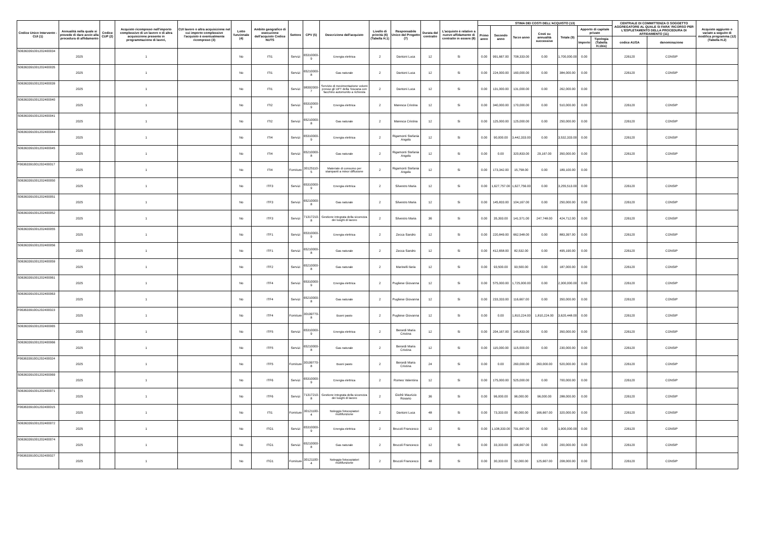| Codice Unico Intervento - CUI (1) | Annualità nella quale si prevede di dare avvio alla procedura di affidamento | Codice CUP (2) | Acquisto ricompreso nell'importo complessivo di un lavoro o di altra acquisizione presente in programmazione di lavori, | CUI lavoro o altra acquisizione nel cui importo complessivo l'acquisto è eventualmente ricompreso (3) | Lotto funzionale (4) | Ambito geografico di esecuzione dell'acquisto Codice NUTS | Settore | CPV (5) | Descrizione dell'acquisto | Livello di priorità (6) (Tabella H.1) | Responsabile Unico del Progetto (7) | Durata del contratto | L'acquisto è relativo a nuovo affidamento di contratto in essere (8) | STIMA DEI COSTI DELL'ACQUISTO (13) | | | | | | | CENTRALE DI COMMITTENZA O SOGGETTO AGGREGATORE AL QUALE SI FARA' RICORSO PER L'ESPLETAMENTO DELLA PROCEDURA DI AFFIDAMENTO (11) | | Acquisto aggiunto o variato a seguito di modifica programma (12) (Tabella H.2) |
| --- | --- | --- | --- | --- | --- | --- | --- | --- | --- | --- | --- | --- | --- | --- | --- | --- | --- | --- | --- | --- | --- | --- | --- |
| | | | | | | | | | | | | | | Primo anno | Secondo anno | Terzo anno | Costi su annualità successive | Totale (9) | Apporto di capitale privato | | | | |
| | | | | | | | | | | | | | | | | | | | Importo | Tipologia (Tabella H.1bis) | codice AUSA | denominazione | |
| S06363391001202400034 | 2025 | | 1 | | No | ITI1 | Servizi | 65310000-9 | Energia elettrica | 2 | Dantoni Luca | 12 | Si | 0.00 | 991,667.00 | 708,333.00 | 0.00 | 1,700,000.00 | 0.00 | | 226120 | CONSIP | |
| S06363391001202400035 | 2025 | | 1 | | No | ITI1 | Servizi | 65210000-8 | Gas naturale | 2 | Dantoni Luca | 12 | Si | 0.00 | 224,000.00 | 160,000.00 | 0.00 | 384,000.00 | 0.00 | | 226120 | CONSIP | |
| S06363391001202400039 | 2025 | | 1 | | No | ITI1 | Servizi | 98392000-7 | Servizio di movimentazione volumi presso gli UPT della Toscana con facchino automunito a richiesta | 2 | Dantoni Luca | 12 | Si | 0.00 | 131,000.00 | 131,000.00 | 0.00 | 262,000.00 | 0.00 | | | | |
| S06363391001202400040 | 2025 | | 1 | | No | ITI2 | Servizi | 65310000-9 | Energia elettrica | 2 | Maresca Cristina | 12 | Si | 0.00 | 340,000.00 | 170,000.00 | 0.00 | 510,000.00 | 0.00 | | 226120 | CONSIP | |
| S06363391001202400041 | 2025 | | 1 | | No | ITI2 | Servizi | 65210000-8 | Gas naturale | 2 | Maresca Cristina | 12 | Si | 0.00 | 125,000.00 | 125,000.00 | 0.00 | 250,000.00 | 0.00 | | 226120 | CONSIP | |
| S06363391001202400044 | 2025 | | 1 | | No | ITI4 | Servizi | 65310000-9 | Energia elettrica | 2 | Rigamonti Stefania Angela | 12 | Si | 0.00 | 90,000.00 | 3,442,333.00 | 0.00 | 3,532,333.00 | 0.00 | | 226120 | CONSIP | |
| S06363391001202400045 | 2025 | | 1 | | No | ITI4 | Servizi | 65210000-8 | Gas naturale | 2 | Rigamonti Stefania Angela | 12 | Si | 0.00 | 0.00 | 320,833.00 | 29,167.00 | 350,000.00 | 0.00 | | 226120 | CONSIP | |
| F06363391001202400017 | 2025 | | 1 | | No | ITI4 | Forniture | 30125110-5 | Materiale di consumo per stampanti a minor diffusione | 2 | Rigamonti Stefania Angela | 12 | Si | 0.00 | 173,342.00 | 15,758.00 | 0.00 | 189,100.00 | 0.00 | | | | |
| S06363391001202400050 | 2025 | | 1 | | No | ITF3 | Servizi | 65310000-9 | Energia elettrica | 2 | Silvestro Maria | 12 | Si | 0.00 | 1,627,757.00 | 1,627,756.00 | 0.00 | 3,255,513.00 | 0.00 | | 226120 | CONSIP | |
| S06363391001202400051 | 2025 | | 1 | | No | ITF3 | Servizi | 65210000-8 | Gas naturale | 2 | Silvestro Maria | 12 | Si | 0.00 | 145,833.00 | 104,167.00 | 0.00 | 250,000.00 | 0.00 | | 226120 | CONSIP | |
| S06363391001202400052 | 2025 | | 1 | | No | ITF3 | Servizi | 71317210-8 | Gestione integrata della sicurezza dei luoghi di lavoro | 2 | Silvestro Maria | 36 | Si | 0.00 | 35,393.00 | 141,571.00 | 247,748.00 | 424,712.00 | 0.00 | | 226120 | CONSIP | |
| S06363391001202400055 | 2025 | | 1 | | No | ITF1 | Servizi | 65310000-9 | Energia elettrica | 2 | Zecca Sandro | 12 | Si | 0.00 | 220,849.00 | 662,548.00 | 0.00 | 883,397.00 | 0.00 | | 226120 | CONSIP | |
| S06363391001202400056 | 2025 | | 1 | | No | ITF1 | Servizi | 65210000-8 | Gas naturale | 2 | Zecca Sandro | 12 | Si | 0.00 | 412,658.00 | 82,532.00 | 0.00 | 495,190.00 | 0.00 | | 226120 | CONSIP | |
| S06363391001202400059 | 2025 | | 1 | | No | ITF2 | Servizi | 65210000-8 | Gas naturale | 2 | Marinelli Ilaria | 12 | Si | 0.00 | 93,500.00 | 93,500.00 | 0.00 | 187,000.00 | 0.00 | | 226120 | CONSIP | |
| S06363391001202400061 | 2025 | | 1 | | No | ITF4 | Servizi | 65310000-9 | Energia elettrica | 2 | Pugliese Giovanna | 12 | Si | 0.00 | 575,000.00 | 1,725,000.00 | 0.00 | 2,300,000.00 | 0.00 | | 226120 | CONSIP | |
| S06363391001202400063 | 2025 | | 1 | | No | ITF4 | Servizi | 65210000-8 | Gas naturale | 2 | Pugliese Giovanna | 12 | Si | 0.00 | 233,333.00 | 116,667.00 | 0.00 | 350,000.00 | 0.00 | | 226120 | CONSIP | |
| F06363391001202400023 | 2025 | | 1 | | No | ITF4 | Forniture | 30199770-8 | Buoni pasto | 2 | Pugliese Giovanna | 12 | Si | 0.00 | 0.00 | 1,810,224.00 | 1,810,224.00 | 3,620,448.00 | 0.00 | | 226120 | CONSIP | |
| S06363391001202400065 | 2025 | | 1 | | No | ITF5 | Servizi | 65310000-9 | Energia elettrica | 2 | Berardi Maria Cristina | 12 | Si | 0.00 | 204,167.00 | 145,833.00 | 0.00 | 350,000.00 | 0.00 | | 226120 | CONSIP | |
| S06363391001202400066 | 2025 | | 1 | | No | ITF5 | Servizi | 65210000-8 | Gas naturale | 2 | Berardi Maria Cristina | 12 | Si | 0.00 | 115,000.00 | 115,000.00 | 0.00 | 230,000.00 | 0.00 | | 226120 | CONSIP | |
| F06363391001202400024 | 2025 | | 1 | | No | ITF5 | Forniture | 30199770-8 | Buoni pasto | 2 | Berardi Maria Cristina | 24 | Si | 0.00 | 0.00 | 260,000.00 | 260,000.00 | 520,000.00 | 0.00 | | 226120 | CONSIP | |
| S06363391001202400069 | 2025 | | 1 | | No | ITF6 | Servizi | 65310000-9 | Energia elettrica | 2 | Romeo Valentina | 12 | Si | 0.00 | 175,000.00 | 525,000.00 | 0.00 | 700,000.00 | 0.00 | | 226120 | CONSIP | |
| S06363391001202400071 | 2025 | | 1 | | No | ITF6 | Servizi | 71317210-8 | Gestione integrata della sicurezza dei luoghi di lavoro | 2 | Giofrè Maurizio Rosario | 36 | Si | 0.00 | 96,000.00 | 96,000.00 | 96,000.00 | 288,000.00 | 0.00 | | 226120 | CONSIP | |
| F06363391001202400015 | 2025 | | 1 | | No | ITI1 | Forniture | 30121100-4 | Noleggio fotocopiatori multifunzione | 2 | Dantoni Luca | 48 | Si | 0.00 | 73,333.00 | 80,000.00 | 166,667.00 | 320,000.00 | 0.00 | | 226120 | CONSIP | |
| S06363391001202400072 | 2025 | | 1 | | No | ITG1 | Servizi | 65310000-9 | Energia elettrica | 2 | Brucoli Francesco | 12 | Si | 0.00 | 1,108,333.00 | 791,667.00 | 0.00 | 1,900,000.00 | 0.00 | | 226120 | CONSIP | |
| S06363391001202400074 | 2025 | | 1 | | No | ITG1 | Servizi | 65210000-8 | Gas naturale | 2 | Brucoli Francesco | 12 | Si | 0.00 | 33,333.00 | 166,667.00 | 0.00 | 200,000.00 | 0.00 | | 226120 | CONSIP | |
| F06363391001202400027 | 2025 | | 1 | | No | ITG1 | Forniture | 30121100-4 | Noleggio fotocopiatori multifunzione | 2 | Brucoli Francesco | 48 | Si | 0.00 | 30,333.00 | 52,000.00 | 125,667.00 | 208,000.00 | 0.00 | | 226120 | CONSIP | |